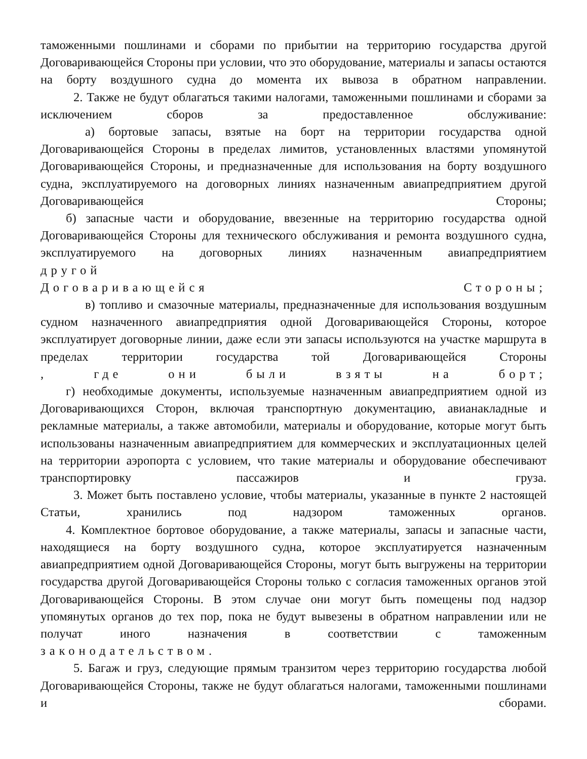таможенными пошлинами и сборами по прибытии на территорию государства другой Договаривающейся Стороны при условии, что это оборудование, материалы и запасы остаются на борту воздушного судна до момента их вывоза в обратном направлении.
2. Также не будут облагаться такими налогами, таможенными пошлинами и сборами за исключением сборов за предоставленное обслуживание:
а) бортовые запасы, взятые на борт на территории государства одной Договаривающейся Стороны в пределах лимитов, установленных властями упомянутой Договаривающейся Стороны, и предназначенные для использования на борту воздушного судна, эксплуатируемого на договорных линиях назначенным авиапредприятием другой Договаривающейся Стороны;
б) запасные части и оборудование, ввезенные на территорию государства одной Договаривающейся Стороны для технического обслуживания и ремонта воздушного судна, эксплуатируемого на договорных линиях назначенным авиапредприятием
другой
Договаривающейся Стороны;
в) топливо и смазочные материалы, предназначенные для использования воздушным судном назначенного авиапредприятия одной Договаривающейся Стороны, которое эксплуатирует договорные линии, даже если эти запасы используются на участке маршрута в пределах территории государства той Договаривающейся Стороны
, где они были взяты на борт;
г) необходимые документы, используемые назначенным авиапредприятием одной из Договаривающихся Сторон, включая транспортную документацию, авианакладные и рекламные материалы, а также автомобили, материалы и оборудование, которые могут быть использованы назначенным авиапредприятием для коммерческих и эксплуатационных целей на территории аэропорта с условием, что такие материалы и оборудование обеспечивают транспортировку пассажиров и груза.
3. Может быть поставлено условие, чтобы материалы, указанные в пункте 2 настоящей Статьи, хранились под надзором таможенных органов.
4. Комплектное бортовое оборудование, а также материалы, запасы и запасные части, находящиеся на борту воздушного судна, которое эксплуатируется назначенным авиапредприятием одной Договаривающейся Стороны, могут быть выгружены на территории государства другой Договаривающейся Стороны только с согласия таможенных органов этой Договаривающейся Стороны. В этом случае они могут быть помещены под надзор упомянутых органов до тех пор, пока не будут вывезены в обратном направлении или не получат иного назначения в соответствии с таможенным
законодательством.
5. Багаж и груз, следующие прямым транзитом через территорию государства любой Договаривающейся Стороны, также не будут облагаться налогами, таможенными пошлинами и сборами.